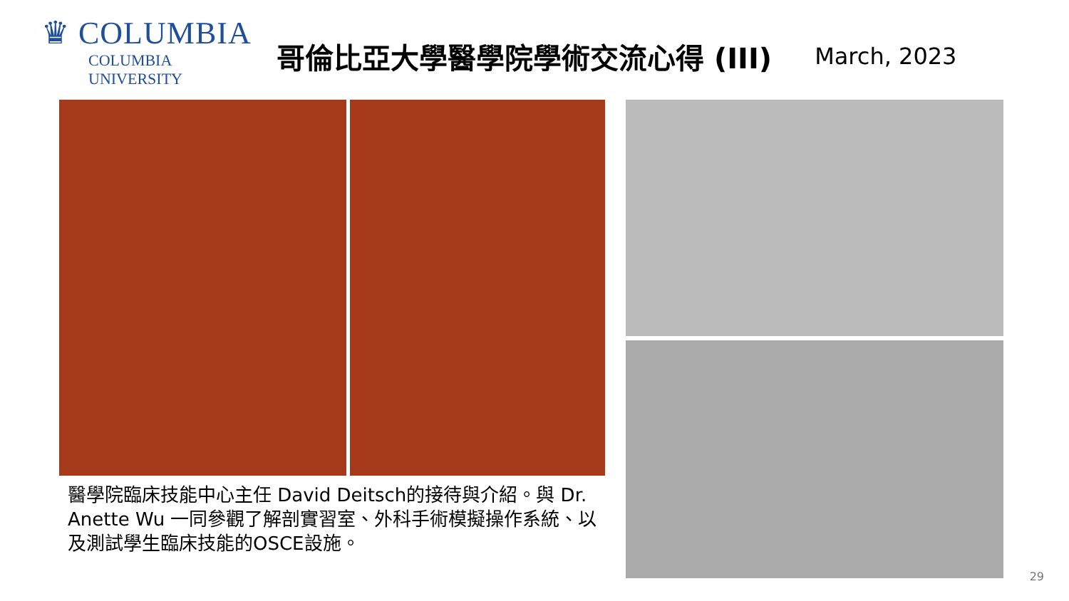♛ COLUMBIA
COLUMBIA UNIVERSITY
哥倫比亞大學醫學院學術交流心得 (III)
March, 2023
醫學院臨床技能中心主任 David Deitsch的接待與介紹。與 Dr. Anette Wu 一同參觀了解剖實習室、外科手術模擬操作系統、以及測試學生臨床技能的OSCE設施。
29